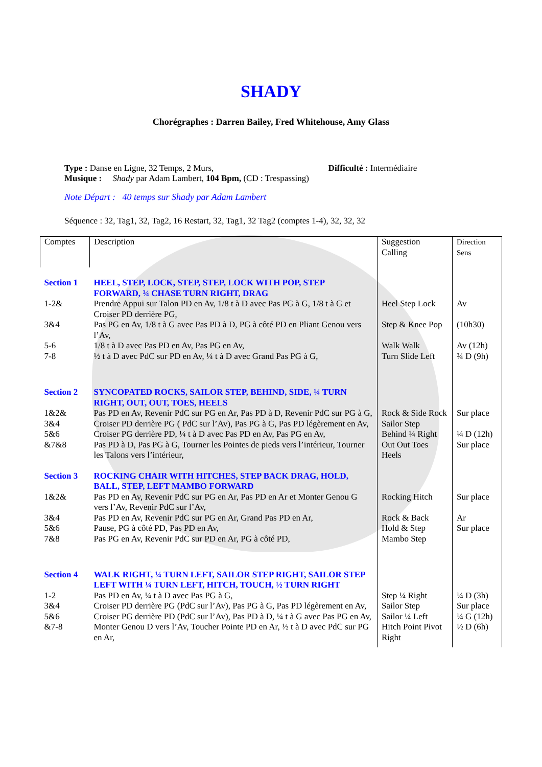SHADY
Chorégraphes : Darren Bailey, Fred Whitehouse, Amy Glass
Type : Danse en Ligne, 32 Temps, 2 Murs, Difficulté : Intermédiaire
Musique : Shady par Adam Lambert, 104 Bpm, (CD : Trespassing)
Note Départ : 40 temps sur Shady par Adam Lambert
Séquence : 32, Tag1, 32, Tag2, 16 Restart, 32, Tag1, 32 Tag2 (comptes 1-4), 32, 32, 32
| Comptes | Description | Suggestion Calling | Direction Sens |
| Section 1 | HEEL, STEP, LOCK, STEP, STEP, LOCK WITH POP, STEP FORWARD, ¾ CHASE TURN RIGHT, DRAG | | |
| 1-2& | Prendre Appui sur Talon PD en Av, 1/8 t à D avec Pas PG à G, 1/8 t à G et Croiser PD derrière PG, | Heel Step Lock | Av |
| 3&4 | Pas PG en Av, 1/8 t à G avec Pas PD à D, PG à côté PD en Pliant Genou vers l’Av, | Step & Knee Pop | (10h30) |
| 5-6 | 1/8 t à D avec Pas PD en Av, Pas PG en Av, | Walk Walk | Av (12h) |
| 7-8 | ½ t à D avec PdC sur PD en Av, ¼ t à D avec Grand Pas PG à G, | Turn Slide Left | ¾ D (9h) |
| Section 2 | SYNCOPATED ROCKS, SAILOR STEP, BEHIND, SIDE, ¼ TURN RIGHT, OUT, OUT, TOES, HEELS | | |
| 1&2& | Pas PD en Av, Revenir PdC sur PG en Ar, Pas PD à D, Revenir PdC sur PG à G, | Rock & Side Rock | Sur place |
| 3&4 | Croiser PD derrière PG ( PdC sur l’Av), Pas PG à G, Pas PD légèrement en Av, | Sailor Step | |
| 5&6 | Croiser PG derrière PD, ¼ t à D avec Pas PD en Av, Pas PG en Av, | Behind ¼ Right | ¼ D (12h) |
| &7&8 | Pas PD à D, Pas PG à G, Tourner les Pointes de pieds vers l’intérieur, Tourner les Talons vers l’intérieur, | Out Out Toes Heels | Sur place |
| Section 3 | ROCKING CHAIR WITH HITCHES, STEP BACK DRAG, HOLD, BALL, STEP, LEFT MAMBO FORWARD | | |
| 1&2& | Pas PD en Av, Revenir PdC sur PG en Ar, Pas PD en Ar et Monter Genou G vers l’Av, Revenir PdC sur l’Av, | Rocking Hitch | Sur place |
| 3&4 | Pas PD en Av, Revenir PdC sur PG en Ar, Grand Pas PD en Ar, | Rock & Back | Ar |
| 5&6 | Pause, PG à côté PD, Pas PD en Av, | Hold & Step | Sur place |
| 7&8 | Pas PG en Av, Revenir PdC sur PD en Ar, PG à côté PD, | Mambo Step | |
| Section 4 | WALK RIGHT, ¼ TURN LEFT, SAILOR STEP RIGHT, SAILOR STEP LEFT WITH ¼ TURN LEFT, HITCH, TOUCH, ½ TURN RIGHT | | |
| 1-2 | Pas PD en Av, ¼ t à D avec Pas PG à G, | Step ¼ Right | ¼ D (3h) |
| 3&4 | Croiser PD derrière PG (PdC sur l’Av), Pas PG à G, Pas PD légèrement en Av, | Sailor Step | Sur place |
| 5&6 | Croiser PG derrière PD (PdC sur l’Av), Pas PD à D, ¼ t à G avec Pas PG en Av, | Sailor ¼ Left | ¼ G (12h) |
| &7-8 | Monter Genou D vers l’Av, Toucher Pointe PD en Ar, ½ t à D avec PdC sur PG en Ar, | Hitch Point Pivot Right | ½ D (6h) |